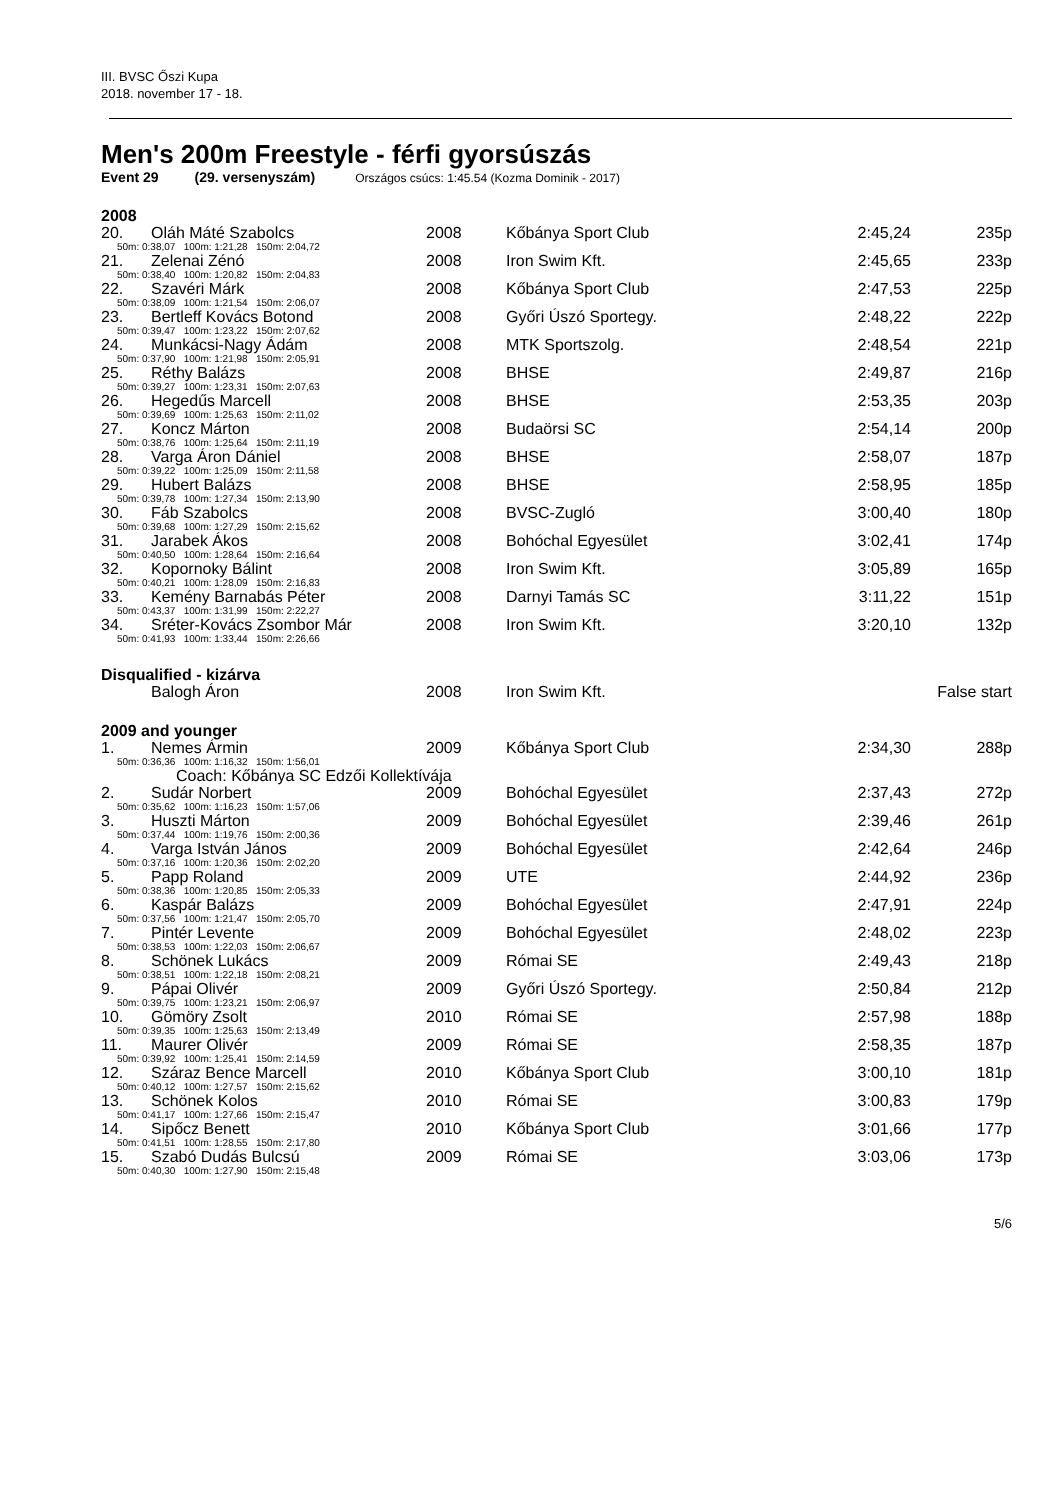III. BVSC Őszi Kupa
2018. november 17 - 18.
Men's 200m Freestyle - férfi gyorsúszás
Event 29 (29. versenyszám) Országos csúcs: 1:45.54 (Kozma Dominik - 2017)
| 2008 | | | | | |
| 20. | Oláh Máté Szabolcs | 2008 | Kőbánya Sport Club | 2:45,24 | 235p |
| 50m: 0:38,07 100m: 1:21,28 150m: 2:04,72 | | | | | |
| 21. | Zelenai Zénó | 2008 | Iron Swim Kft. | 2:45,65 | 233p |
| 50m: 0:38,40 100m: 1:20,82 150m: 2:04,83 | | | | | |
| 22. | Szavéri Márk | 2008 | Kőbánya Sport Club | 2:47,53 | 225p |
| 50m: 0:38,09 100m: 1:21,54 150m: 2:06,07 | | | | | |
| 23. | Bertleff Kovács Botond | 2008 | Győri Úszó Sportegy. | 2:48,22 | 222p |
| 50m: 0:39,47 100m: 1:23,22 150m: 2:07,62 | | | | | |
| 24. | Munkácsi-Nagy Ádám | 2008 | MTK Sportszolg. | 2:48,54 | 221p |
| 50m: 0:37,90 100m: 1:21,98 150m: 2:05,91 | | | | | |
| 25. | Réthy Balázs | 2008 | BHSE | 2:49,87 | 216p |
| 50m: 0:39,27 100m: 1:23,31 150m: 2:07,63 | | | | | |
| 26. | Hegedűs Marcell | 2008 | BHSE | 2:53,35 | 203p |
| 50m: 0:39,69 100m: 1:25,63 150m: 2:11,02 | | | | | |
| 27. | Koncz Márton | 2008 | Budaörsi SC | 2:54,14 | 200p |
| 50m: 0:38,76 100m: 1:25,64 150m: 2:11,19 | | | | | |
| 28. | Varga Áron Dániel | 2008 | BHSE | 2:58,07 | 187p |
| 50m: 0:39,22 100m: 1:25,09 150m: 2:11,58 | | | | | |
| 29. | Hubert Balázs | 2008 | BHSE | 2:58,95 | 185p |
| 50m: 0:39,78 100m: 1:27,34 150m: 2:13,90 | | | | | |
| 30. | Fáb Szabolcs | 2008 | BVSC-Zugló | 3:00,40 | 180p |
| 50m: 0:39,68 100m: 1:27,29 150m: 2:15,62 | | | | | |
| 31. | Jarabek Ákos | 2008 | Bohóchal Egyesület | 3:02,41 | 174p |
| 50m: 0:40,50 100m: 1:28,64 150m: 2:16,64 | | | | | |
| 32. | Kopornoky Bálint | 2008 | Iron Swim Kft. | 3:05,89 | 165p |
| 50m: 0:40,21 100m: 1:28,09 150m: 2:16,83 | | | | | |
| 33. | Kemény Barnabás Péter | 2008 | Darnyi Tamás SC | 3:11,22 | 151p |
| 50m: 0:43,37 100m: 1:31,99 150m: 2:22,27 | | | | | |
| 34. | Sréter-Kovács Zsombor Már | 2008 | Iron Swim Kft. | 3:20,10 | 132p |
| 50m: 0:41,93 100m: 1:33,44 150m: 2:26,66 | | | | | |
| Disqualified - kizárva | | | | | |
| | Balogh Áron | 2008 | Iron Swim Kft. | | False start |
| 2009 and younger | | | | | |
| 1. | Nemes Ármin | 2009 | Kőbánya Sport Club | 2:34,30 | 288p |
| 50m: 0:36,36 100m: 1:16,32 150m: 1:56,01 | | | | | |
| | Coach: Kőbánya SC Edzői Kollektívája | | | | |
| 2. | Sudár Norbert | 2009 | Bohóchal Egyesület | 2:37,43 | 272p |
| 50m: 0:35,62 100m: 1:16,23 150m: 1:57,06 | | | | | |
| 3. | Huszti Márton | 2009 | Bohóchal Egyesület | 2:39,46 | 261p |
| 50m: 0:37,44 100m: 1:19,76 150m: 2:00,36 | | | | | |
| 4. | Varga István János | 2009 | Bohóchal Egyesület | 2:42,64 | 246p |
| 50m: 0:37,16 100m: 1:20,36 150m: 2:02,20 | | | | | |
| 5. | Papp Roland | 2009 | UTE | 2:44,92 | 236p |
| 50m: 0:38,36 100m: 1:20,85 150m: 2:05,33 | | | | | |
| 6. | Kaspár Balázs | 2009 | Bohóchal Egyesület | 2:47,91 | 224p |
| 50m: 0:37,56 100m: 1:21,47 150m: 2:05,70 | | | | | |
| 7. | Pintér Levente | 2009 | Bohóchal Egyesület | 2:48,02 | 223p |
| 50m: 0:38,53 100m: 1:22,03 150m: 2:06,67 | | | | | |
| 8. | Schönek Lukács | 2009 | Római SE | 2:49,43 | 218p |
| 50m: 0:38,51 100m: 1:22,18 150m: 2:08,21 | | | | | |
| 9. | Pápai Olivér | 2009 | Győri Úszó Sportegy. | 2:50,84 | 212p |
| 50m: 0:39,75 100m: 1:23,21 150m: 2:06,97 | | | | | |
| 10. | Gömöry Zsolt | 2010 | Római SE | 2:57,98 | 188p |
| 50m: 0:39,35 100m: 1:25,63 150m: 2:13,49 | | | | | |
| 11. | Maurer Olivér | 2009 | Római SE | 2:58,35 | 187p |
| 50m: 0:39,92 100m: 1:25,41 150m: 2:14,59 | | | | | |
| 12. | Száraz Bence Marcell | 2010 | Kőbánya Sport Club | 3:00,10 | 181p |
| 50m: 0:40,12 100m: 1:27,57 150m: 2:15,62 | | | | | |
| 13. | Schönek Kolos | 2010 | Római SE | 3:00,83 | 179p |
| 50m: 0:41,17 100m: 1:27,66 150m: 2:15,47 | | | | | |
| 14. | Sipőcz Benett | 2010 | Kőbánya Sport Club | 3:01,66 | 177p |
| 50m: 0:41,51 100m: 1:28,55 150m: 2:17,80 | | | | | |
| 15. | Szabó Dudás Bulcsú | 2009 | Római SE | 3:03,06 | 173p |
| 50m: 0:40,30 100m: 1:27,90 150m: 2:15,48 | | | | | |
5/6